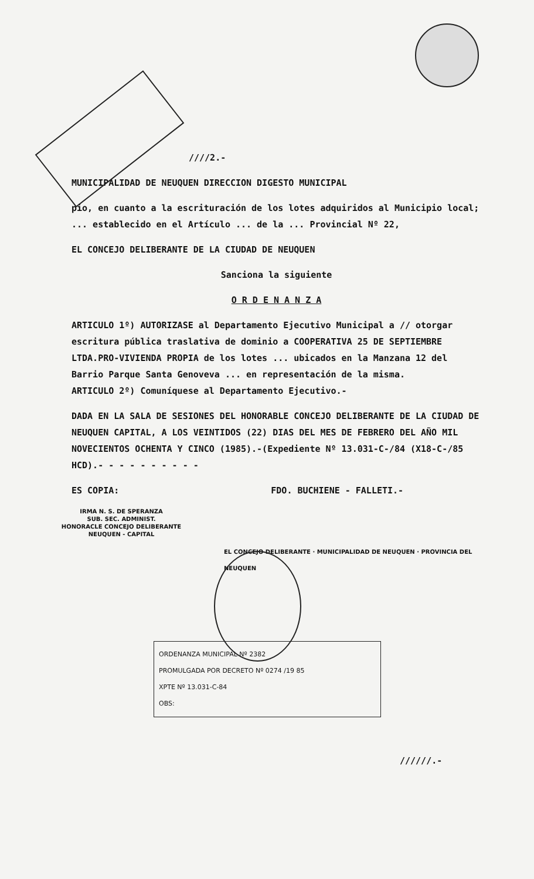////2.-
MUNICIPALIDAD DE NEUQUEN DIRECCION DIGESTO MUNICIPAL
pio, en cuanto a la escrituración de los lotes adquiridos al Municipio local;
... establecido en el Artículo ... de la ... Provincial Nº 22,
EL CONCEJO DELIBERANTE DE LA CIUDAD DE NEUQUEN
Sanciona la siguiente
O R D E N A N Z A
ARTICULO 1º) AUTORIZASE al Departamento Ejecutivo Municipal a // otorgar escritura pública traslativa de dominio a COOPERATIVA 25 DE SEPTIEMBRE LTDA.PRO-VIVIENDA PROPIA de los lotes ... ubicados en la Manzana 12 del Barrio Parque Santa Genoveva ... en representación de la misma.
ARTICULO 2º) Comuníquese al Departamento Ejecutivo.-
DADA EN LA SALA DE SESIONES DEL HONORABLE CONCEJO DELIBERANTE DE LA CIUDAD DE NEUQUEN CAPITAL, A LOS VEINTIDOS (22) DIAS DEL MES DE FEBRERO DEL AÑO MIL NOVECIENTOS OCHENTA Y CINCO (1985).-(Expediente Nº 13.031-C-/84 (X18-C-/85 HCD).- - - - - - - - - -
ES COPIA: FDO. BUCHIENE - FALLETI.-
IRMA N. S. DE SPERANZA
SUB. SEC. ADMINIST.
HONORACLE CONCEJO DELIBERANTE
NEUQUEN - CAPITAL
EL CONCEJO DELIBERANTE · MUNICIPALIDAD DE NEUQUEN · PROVINCIA DEL NEUQUEN
ORDENANZA MUNICIPAL Nº 2382
PROMULGADA POR DECRETO Nº 0274 /19 85
XPTE Nº 13.031-C-84
OBS:
//////.-